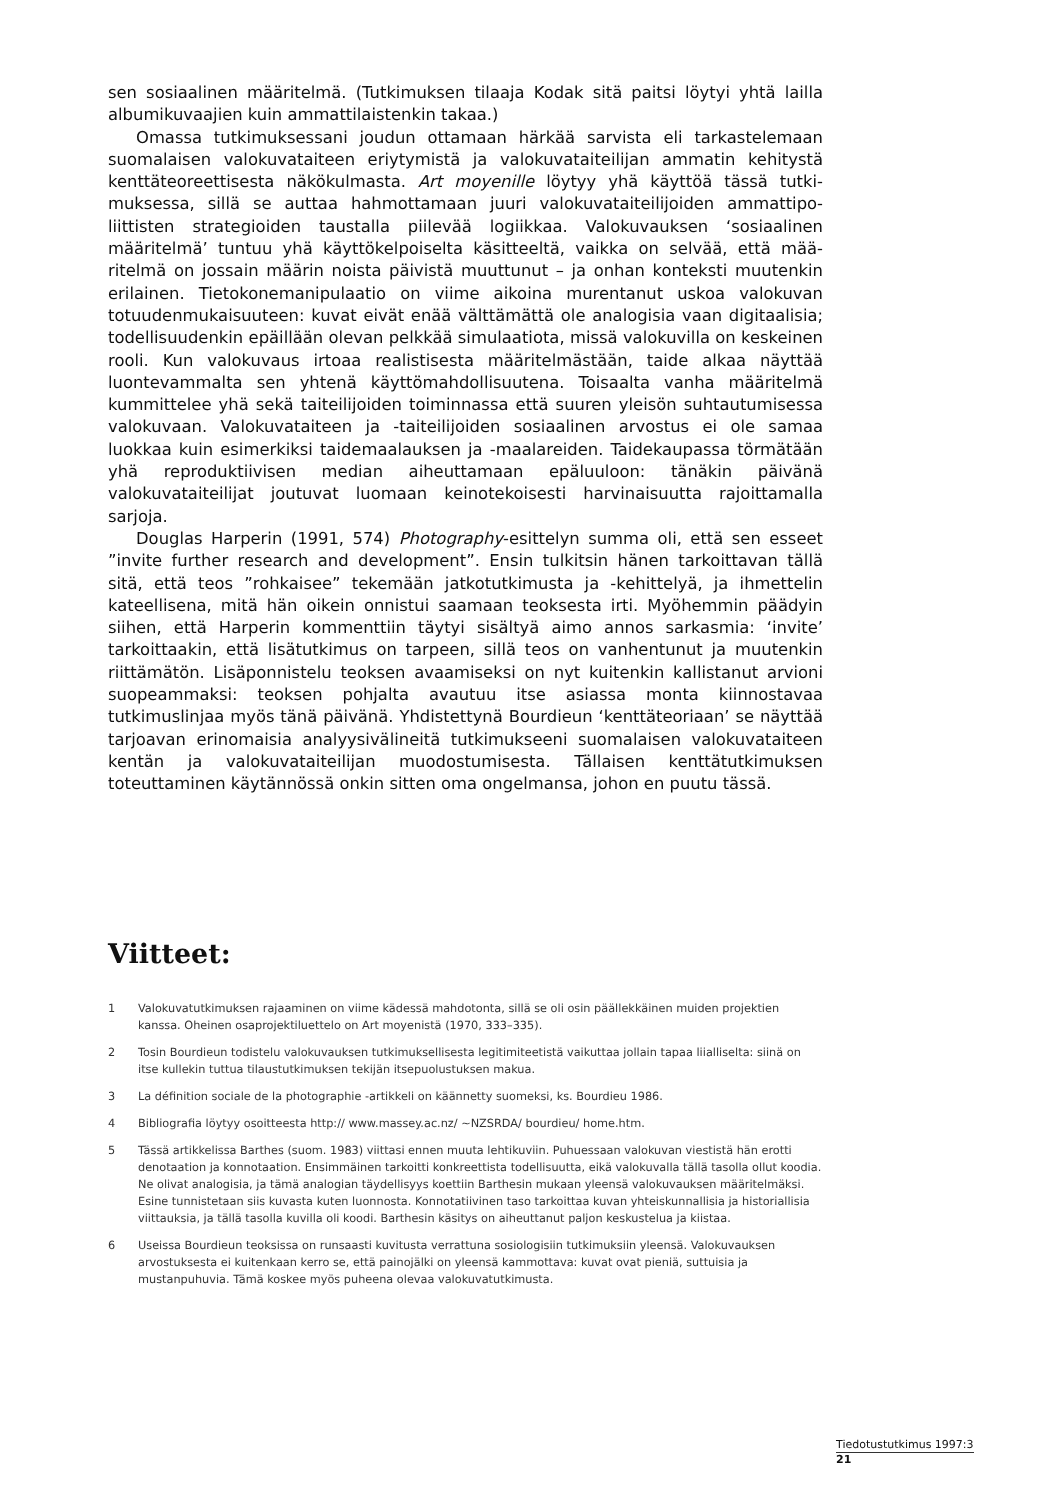sen sosiaalinen määritelmä. (Tutkimuksen tilaaja Kodak sitä paitsi löytyi yhtä lail­la albumikuvaajien kuin ammattilaistenkin takaa.)
Omassa tutkimuksessani joudun ottamaan härkää sarvista eli tarkastelemaan suomalaisen valokuvataiteen eriytymistä ja valokuvataiteilijan ammatin kehitystä kenttäteoreettisesta näkökulmasta. Art moyenille löytyy yhä käyttöä tässä tutki­muksessa, sillä se auttaa hahmottamaan juuri valokuvataiteilijoiden ammattipo­liittisten strategioiden taustalla piilevää logiikkaa. Valokuvauksen ‘sosiaalinen määritelmä’ tuntuu yhä käyttökelpoiselta käsitteeltä, vaikka on selvää, että mää­ritelmä on jossain määrin noista päivistä muuttunut – ja onhan konteksti muu­tenkin erilainen. Tietokonemanipulaatio on viime aikoina murentanut uskoa va­lokuvan totuudenmukaisuuteen: kuvat eivät enää välttämättä ole analogisia vaan digitaalisia; todellisuudenkin epäillään olevan pelkkää simulaatiota, missä valokuvilla on keskeinen rooli. Kun valokuvaus irtoaa realistisesta määritelmäs­tään, taide alkaa näyttää luontevammalta sen yhtenä käyttömahdollisuutena. Toisaalta vanha määritelmä kummittelee yhä sekä taiteilijoiden toiminnassa että suuren yleisön suhtautumisessa valokuvaan. Valokuvataiteen ja -taiteilijoiden so­siaalinen arvostus ei ole samaa luokkaa kuin esimerkiksi taidemaalauksen ja -maa­lareiden. Taidekaupassa törmätään yhä reproduktiivisen median aiheuttamaan epäluuloon: tänäkin päivänä valokuvataiteilijat joutuvat luomaan keinotekoises­ti harvinaisuutta rajoittamalla sarjoja.
Douglas Harperin (1991, 574) Photography-esittelyn summa oli, että sen esseet ”invite further research and development”. Ensin tulkitsin hänen tarkoittavan täl­lä sitä, että teos ”rohkaisee” tekemään jatkotutkimusta ja -kehittelyä, ja ihmette­lin kateellisena, mitä hän oikein onnistui saamaan teoksesta irti. Myöhemmin päädyin siihen, että Harperin kommenttiin täytyi sisältyä aimo annos sarkasmia: ‘invite’ tarkoittaakin, että lisätutkimus on tarpeen, sillä teos on vanhentunut ja muutenkin riittämätön. Lisäponnistelu teoksen avaamiseksi on nyt kuitenkin kal­listanut arvioni suopeammaksi: teoksen pohjalta avautuu itse asiassa monta kiin­nostavaa tutkimuslinjaa myös tänä päivänä. Yhdistettynä Bourdieun ‘kenttäteori­aan’ se näyttää tarjoavan erinomaisia analyysivälineitä tutkimukseeni suomalai­sen valokuvataiteen kentän ja valokuvataiteilijan muodostumisesta. Tällaisen kenttätutkimuksen toteuttaminen käytännössä onkin sitten oma ongelmansa, jo­hon en puutu tässä.
Viitteet:
1 Valokuvatutkimuksen rajaaminen on viime kädessä mahdotonta, sillä se oli osin päällekkäinen muiden pro­jektien kanssa. Oheinen osaprojektiluettelo on Art moyenistä (1970, 333–335).
2 Tosin Bourdieun todistelu valokuvauksen tutkimuksellisesta legitimiteetistä vaikuttaa jollain tapaa liialliselta: siinä on itse kullekin tuttua tilaustutkimuksen tekijän itsepuolustuksen makua.
3 La définition sociale de la photographie -artikkeli on käännetty suomeksi, ks. Bourdieu 1986.
4 Bibliografia löytyy osoitteesta http:// www.massey.ac.nz/ ~NZSRDA/ bourdieu/ home.htm.
5 Tässä artikkelissa Barthes (suom. 1983) viittasi ennen muuta lehtikuviin. Puhuessaan valokuvan viestistä hän erotti denotaation ja konnotaation. Ensimmäinen tarkoitti konkreettista todellisuutta, eikä valokuvalla tällä tasolla ollut koodia. Ne olivat analogisia, ja tämä analogian täydellisyys koettiin Barthesin mukaan yleensä valokuvauksen määritelmäksi. Esine tunnistetaan siis kuvasta kuten luonnosta. Konnotatiivinen taso tarkoit­taa kuvan yhteiskunnallisia ja historiallisia viittauksia, ja tällä tasolla kuvilla oli koodi. Barthesin käsitys on ai­heuttanut paljon keskustelua ja kiistaa.
6 Useissa Bourdieun teoksissa on runsaasti kuvitusta verrattuna sosiologisiin tutkimuksiin yleensä. Valokuvauk­sen arvostuksesta ei kuitenkaan kerro se, että painojälki on yleensä kammottava: kuvat ovat pieniä, suttuisia ja mustanpuhuvia. Tämä koskee myös puheena olevaa valokuvatutkimusta.
Tiedotustutkimus 1997:3
21